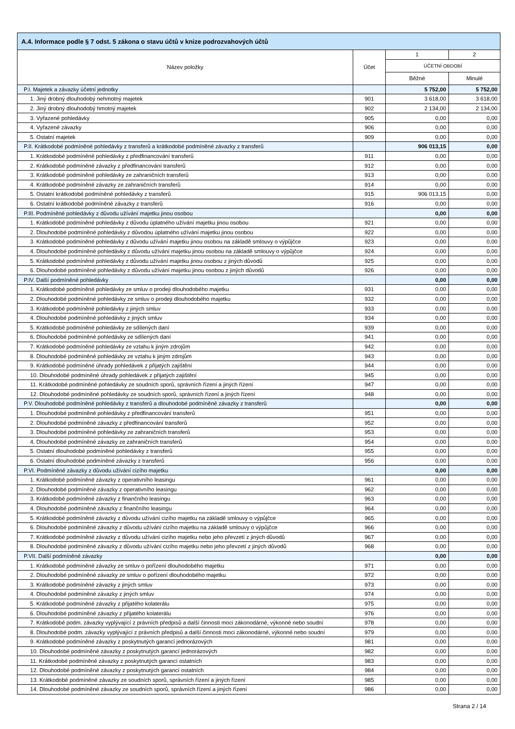| A.4. Informace podle § 7 odst. 5 zákona o stavu účtů v knize podrozvahových účtů | | | |
| --- | --- | --- | --- |
| Název položky | Účet | 1 | 2 |
| | | ÚČETNÍ OBDOBÍ | |
| | | Běžné | Minulé |
| P.I. Majetek a závazky účetní jednotky | | 5 752,00 | 5 752,00 |
| 1. Jiný drobný dlouhodobý nehmotný majetek | 901 | 3 618,00 | 3 618,00 |
| 2. Jiný drobný dlouhodobý hmotný majetek | 902 | 2 134,00 | 2 134,00 |
| 3. Vyřazené pohledávky | 905 | 0,00 | 0,00 |
| 4. Vyřazené závazky | 906 | 0,00 | 0,00 |
| 5. Ostatní majetek | 909 | 0,00 | 0,00 |
| P.II. Krátkodobé podmíněné pohledávky z transferů a krátkodobé podmíněné závazky z transferů | | 906 013,15 | 0,00 |
| 1. Krátkodobé podmíněné pohledávky z předfinancování transferů | 911 | 0,00 | 0,00 |
| 2. Krátkodobé podmíněné závazky z předfinancování transferů | 912 | 0,00 | 0,00 |
| 3. Krátkodobé podmíněné pohledávky ze zahraničních transferů | 913 | 0,00 | 0,00 |
| 4. Krátkodobé podmíněné závazky ze zahraničních transferů | 914 | 0,00 | 0,00 |
| 5. Ostatní krátkodobé podmíněné pohledávky z transferů | 915 | 906 013,15 | 0,00 |
| 6. Ostatní krátkodobé podmíněné závazky z transferů | 916 | 0,00 | 0,00 |
| P.III. Podmíněné pohledávky z důvodu užívání majetku jinou osobou | | 0,00 | 0,00 |
| 1. Krátkodobé podmíněné pohledávky z důvodu úplatného užívání majetku jinou osobou | 921 | 0,00 | 0,00 |
| 2. Dlouhodobé podmíněné pohledávky z důvodou úplatného užívání majetku jinou osobou | 922 | 0,00 | 0,00 |
| 3. Krátkodobé podmíněné pohledávky z důvodu užívání majetku jinou osobou na základě smlouvy o výpůjčce | 923 | 0,00 | 0,00 |
| 4. Dlouhodobé podmíněné pohledávky z důvodu užívání majetku jinou osobou na základě smlouvy o výpůjčce | 924 | 0,00 | 0,00 |
| 5. Krátkodobé podmíněné pohledávky z důvodu užívání majetku jinou osobou z jiných důvodů | 925 | 0,00 | 0,00 |
| 6. Dlouhodobé podmíněné pohledávky z důvodu užívání majetku jinou osobou z jiných důvodů | 926 | 0,00 | 0,00 |
| P.IV. Další podmíněné pohledávky | | 0,00 | 0,00 |
| 1. Krátkodobé podmíněné pohledávky ze smluv o prodeji dlouhodobého majetku | 931 | 0,00 | 0,00 |
| 2. Dlouhodobé podmíněné pohledávky ze smluv o prodeji dlouhodobého majetku | 932 | 0,00 | 0,00 |
| 3. Krátkodobé podmíněné pohledávky z jiných smluv | 933 | 0,00 | 0,00 |
| 4. Dlouhodobé podmíněné pohledávky z jiných smluv | 934 | 0,00 | 0,00 |
| 5. Krátkodobé podmíněné pohledávky ze sdílených daní | 939 | 0,00 | 0,00 |
| 6. Dlouhodobé podmíněné pohledávky ze sdílených daní | 941 | 0,00 | 0,00 |
| 7. Krátkodobé podmíněné pohledávky ze vztahu k jiným zdrojům | 942 | 0,00 | 0,00 |
| 8. Dlouhodobé podmíněné pohledávky ze vztahu k jiným zdrojům | 943 | 0,00 | 0,00 |
| 9. Krátkodobé podmíněné úhrady pohledávek z přijatých zajištění | 944 | 0,00 | 0,00 |
| 10. Dlouhodobé podmíněné úhrady pohledávek z přijatých zajištění | 945 | 0,00 | 0,00 |
| 11. Krátkodobé podmíněné pohledávky ze soudních sporů, správních řízení a jiných řízení | 947 | 0,00 | 0,00 |
| 12. Dlouhodobé podmíněné pohledávky ze soudních sporů, správních řízení a jiných řízení | 948 | 0,00 | 0,00 |
| P.V. Dlouhodobé podmíněné pohledávky z transferů a dlouhodobé podmíněné závazky z transferů | | 0,00 | 0,00 |
| 1. Dlouhodobé podmíněné pohledávky z předfinancování transferů | 951 | 0,00 | 0,00 |
| 2. Dlouhodobé podmíněné závazky z předfinancování transferů | 952 | 0,00 | 0,00 |
| 3. Dlouhodobé podmíněné pohledávky ze zahraničních transferů | 953 | 0,00 | 0,00 |
| 4. Dlouhodobé podmíněné závazky ze zahraničních transferů | 954 | 0,00 | 0,00 |
| 5. Ostatní dlouhodobé podmíněné pohledávky z transferů | 955 | 0,00 | 0,00 |
| 6. Ostatní dlouhodobé podmíněné závazky z transferů | 956 | 0,00 | 0,00 |
| P.VI. Podmíněné závazky z důvodu užívání cizího majetku | | 0,00 | 0,00 |
| 1. Krátkodobé podmíněné závazky z operativního leasingu | 961 | 0,00 | 0,00 |
| 2. Dlouhodobé podmíněné závazky z operativního leasingu | 962 | 0,00 | 0,00 |
| 3. Krátkodobé podmíněné závazky z finančního leasingu | 963 | 0,00 | 0,00 |
| 4. Dlouhodobé podmíněné závazky z finančního leasingu | 964 | 0,00 | 0,00 |
| 5. Krátkodobé podmíněné závazky z důvodu užívání cizího majetku na základě smlouvy o výpůjčce | 965 | 0,00 | 0,00 |
| 6. Dlouhodobé podmíněné závazky z důvodu užívání cizího majetku na základě smlouvy o výpůjčce | 966 | 0,00 | 0,00 |
| 7. Krátkodobé podmíněné závazky z důvodu užívání cizího majetku nebo jeho převzetí z jiných důvodů | 967 | 0,00 | 0,00 |
| 8. Dlouhodobé podmíněné závazky z důvodu užívání cizího majetku nebo jeho převzetí z jiných důvodů | 968 | 0,00 | 0,00 |
| P.VII. Další podmíněné závazky | | 0,00 | 0,00 |
| 1. Krátkodobé podmíněné závazky ze smluv o pořízení dlouhodobého majetku | 971 | 0,00 | 0,00 |
| 2. Dlouhodobé podmíněné závazky ze smluv o pořízení dlouhodobého majetku | 972 | 0,00 | 0,00 |
| 3. Krátkodobé podmíněné závazky z jiných smluv | 973 | 0,00 | 0,00 |
| 4. Dlouhodobé podmíněné závazky z jiných smluv | 974 | 0,00 | 0,00 |
| 5. Krátkodobé podmíněné závazky z přijatého kolaterálu | 975 | 0,00 | 0,00 |
| 6. Dlouhodobé podmíněné závazky z přijatého kolaterálu | 976 | 0,00 | 0,00 |
| 7. Krátkodobé podm. závazky vyplývající z právních předpisů a další činnosti moci zákonodárné, výkonné nebo soudní | 978 | 0,00 | 0,00 |
| 8. Dlouhodobé podm. závazky vyplývající z právních předpisů a další činnosti moci zákonodárné, výkonné nebo soudní | 979 | 0,00 | 0,00 |
| 9. Krátkodobé podmíněné závazky z poskytnutých garancí jednorázových | 981 | 0,00 | 0,00 |
| 10. Dlouhodobé podmíněné závazky z poskytnutých garancí jednorázových | 982 | 0,00 | 0,00 |
| 11. Krátkodobé podmíněné závazky z poskytnutých garancí ostatních | 983 | 0,00 | 0,00 |
| 12. Dlouhodobé podmíněné závazky z poskytnutých garancí ostatních | 984 | 0,00 | 0,00 |
| 13. Krátkodobé podmíněné závazky ze soudních sporů, správních řízení a jiných řízení | 985 | 0,00 | 0,00 |
| 14. Dlouhodobé podmíněné závazky ze soudních sporů, správních řízení a jiných řízení | 986 | 0,00 | 0,00 |
Strana 2 / 14